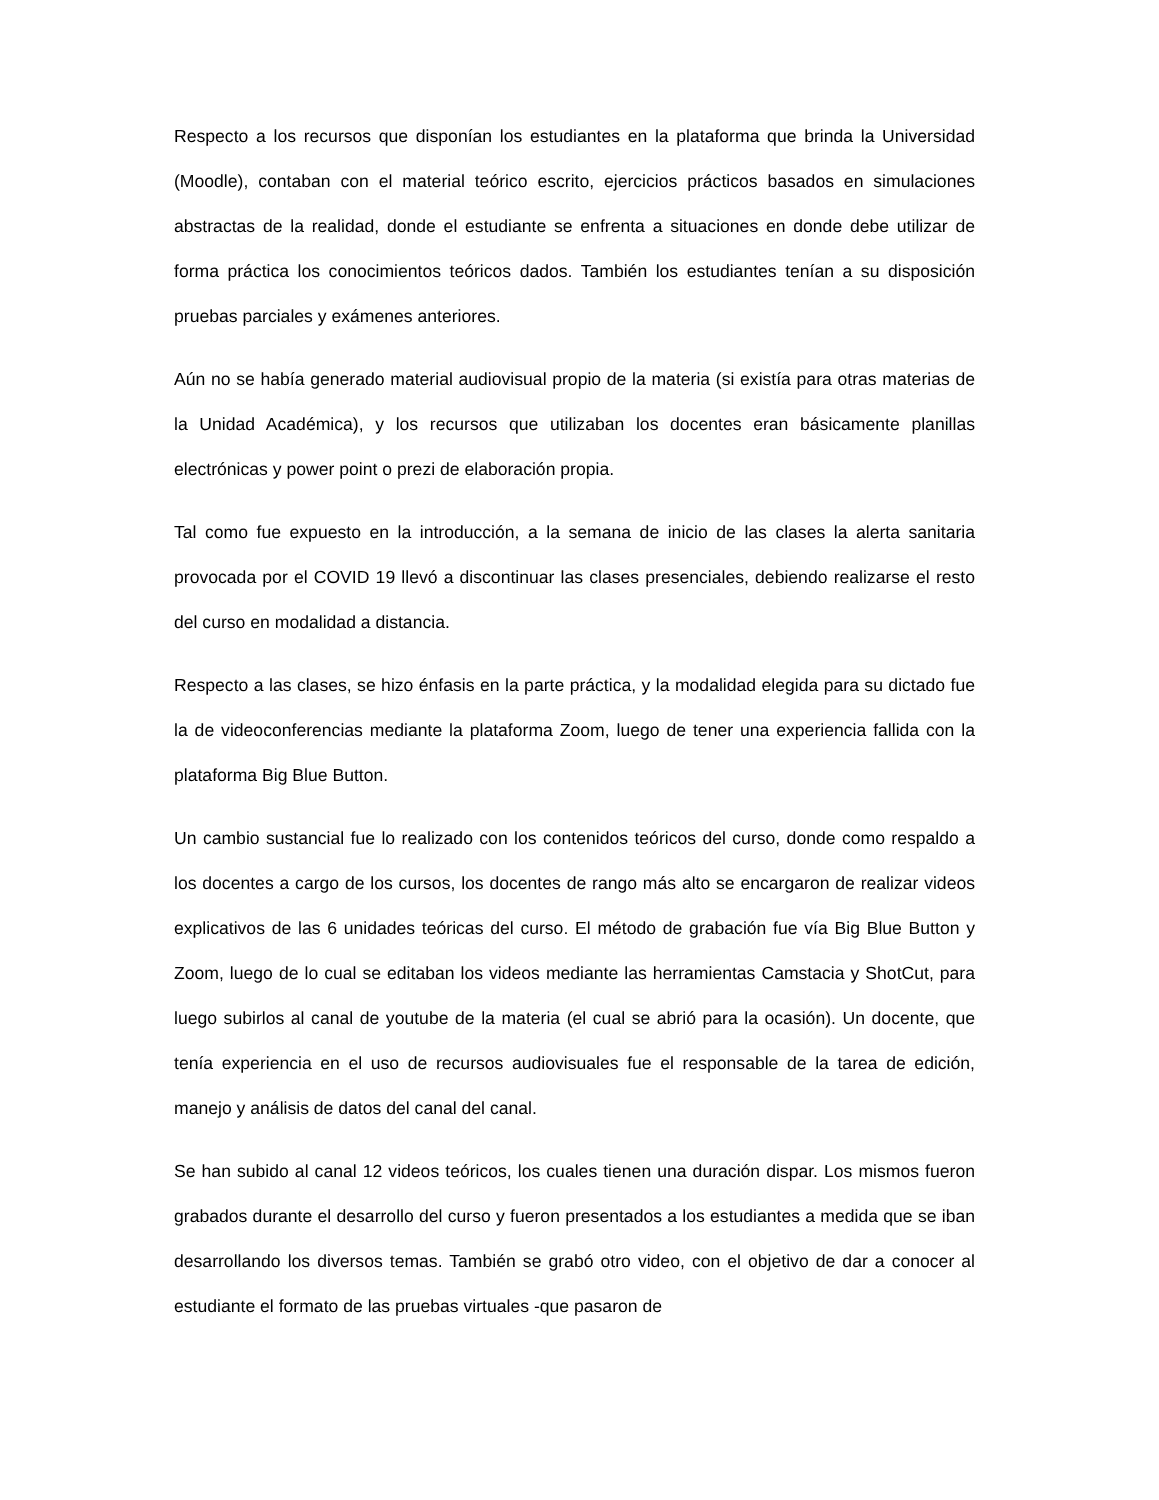Respecto a los recursos que disponían los estudiantes en la plataforma que brinda la Universidad (Moodle), contaban con el material teórico escrito, ejercicios prácticos basados en simulaciones abstractas de la realidad, donde el estudiante se enfrenta a situaciones en donde debe utilizar de forma práctica los conocimientos teóricos dados. También los estudiantes tenían a su disposición pruebas parciales y exámenes anteriores.
Aún no se había generado material audiovisual propio de la materia (si existía para otras materias de la Unidad Académica), y los recursos que utilizaban los docentes eran básicamente planillas electrónicas y power point o prezi de elaboración propia.
Tal como fue expuesto en la introducción, a la semana de inicio de las clases la alerta sanitaria provocada por el COVID 19 llevó a discontinuar las clases presenciales, debiendo realizarse el resto del curso en modalidad a distancia.
Respecto a las clases, se hizo énfasis en la parte práctica, y la modalidad elegida para su dictado fue la de videoconferencias mediante la plataforma Zoom, luego de tener una experiencia fallida con la plataforma Big Blue Button.
Un cambio sustancial fue lo realizado con los contenidos teóricos del curso, donde como respaldo a los docentes a cargo de los cursos, los docentes de rango más alto se encargaron de realizar videos explicativos de las 6 unidades teóricas del curso. El método de grabación fue vía Big Blue Button y Zoom, luego de lo cual se editaban los videos mediante las herramientas Camstacia y ShotCut, para luego subirlos al canal de youtube de la materia (el cual se abrió para la ocasión). Un docente, que tenía experiencia en el uso de recursos audiovisuales fue el responsable de la tarea de edición, manejo y análisis de datos del canal del canal.
Se han subido al canal 12 videos teóricos, los cuales tienen una duración dispar. Los mismos fueron grabados durante el desarrollo del curso y fueron presentados a los estudiantes a medida que se iban desarrollando los diversos temas. También se grabó otro video, con el objetivo de dar a conocer al estudiante el formato de las pruebas virtuales -que pasaron de